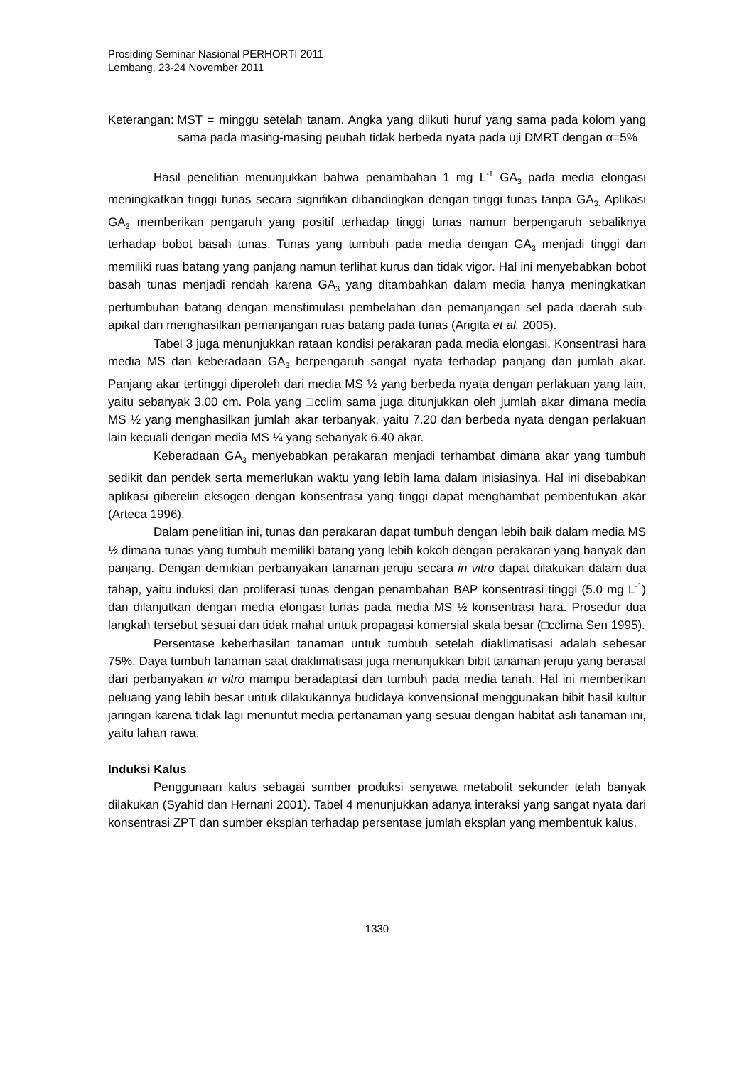Prosiding Seminar Nasional PERHORTI 2011
Lembang, 23-24 November 2011
Keterangan: MST = minggu setelah tanam. Angka yang diikuti huruf yang sama pada kolom yang sama pada masing-masing peubah tidak berbeda nyata pada uji DMRT dengan α=5%
Hasil penelitian menunjukkan bahwa penambahan 1 mg L<sup>-1</sup> GA<sub>3</sub> pada media elongasi meningkatkan tinggi tunas secara signifikan dibandingkan dengan tinggi tunas tanpa GA<sub>3.</sub> Aplikasi GA<sub>3</sub> memberikan pengaruh yang positif terhadap tinggi tunas namun berpengaruh sebaliknya terhadap bobot basah tunas. Tunas yang tumbuh pada media dengan GA<sub>3</sub> menjadi tinggi dan memiliki ruas batang yang panjang namun terlihat kurus dan tidak vigor. Hal ini menyebabkan bobot basah tunas menjadi rendah karena GA<sub>3</sub> yang ditambahkan dalam media hanya meningkatkan pertumbuhan batang dengan menstimulasi pembelahan dan pemanjangan sel pada daerah sub-apikal dan menghasilkan pemanjangan ruas batang pada tunas (Arigita et al. 2005).
Tabel 3 juga menunjukkan rataan kondisi perakaran pada media elongasi. Konsentrasi hara media MS dan keberadaan GA<sub>3</sub> berpengaruh sangat nyata terhadap panjang dan jumlah akar. Panjang akar tertinggi diperoleh dari media MS ½ yang berbeda nyata dengan perlakuan yang lain, yaitu sebanyak 3.00 cm. Pola yang □cclim sama juga ditunjukkan oleh jumlah akar dimana media MS ½ yang menghasilkan jumlah akar terbanyak, yaitu 7.20 dan berbeda nyata dengan perlakuan lain kecuali dengan media MS ¼ yang sebanyak 6.40 akar.
Keberadaan GA<sub>3</sub> menyebabkan perakaran menjadi terhambat dimana akar yang tumbuh sedikit dan pendek serta memerlukan waktu yang lebih lama dalam inisiasinya. Hal ini disebabkan aplikasi giberelin eksogen dengan konsentrasi yang tinggi dapat menghambat pembentukan akar (Arteca 1996).
Dalam penelitian ini, tunas dan perakaran dapat tumbuh dengan lebih baik dalam media MS ½ dimana tunas yang tumbuh memiliki batang yang lebih kokoh dengan perakaran yang banyak dan panjang. Dengan demikian perbanyakan tanaman jeruju secara in vitro dapat dilakukan dalam dua tahap, yaitu induksi dan proliferasi tunas dengan penambahan BAP konsentrasi tinggi (5.0 mg L<sup>-1</sup>) dan dilanjutkan dengan media elongasi tunas pada media MS ½ konsentrasi hara. Prosedur dua langkah tersebut sesuai dan tidak mahal untuk propagasi komersial skala besar (□cclima Sen 1995).
Persentase keberhasilan tanaman untuk tumbuh setelah diaklimatisasi adalah sebesar 75%. Daya tumbuh tanaman saat diaklimatisasi juga menunjukkan bibit tanaman jeruju yang berasal dari perbanyakan in vitro mampu beradaptasi dan tumbuh pada media tanah. Hal ini memberikan peluang yang lebih besar untuk dilakukannya budidaya konvensional menggunakan bibit hasil kultur jaringan karena tidak lagi menuntut media pertanaman yang sesuai dengan habitat asli tanaman ini, yaitu lahan rawa.
Induksi Kalus
Penggunaan kalus sebagai sumber produksi senyawa metabolit sekunder telah banyak dilakukan (Syahid dan Hernani 2001). Tabel 4 menunjukkan adanya interaksi yang sangat nyata dari konsentrasi ZPT dan sumber eksplan terhadap persentase jumlah eksplan yang membentuk kalus.
1330